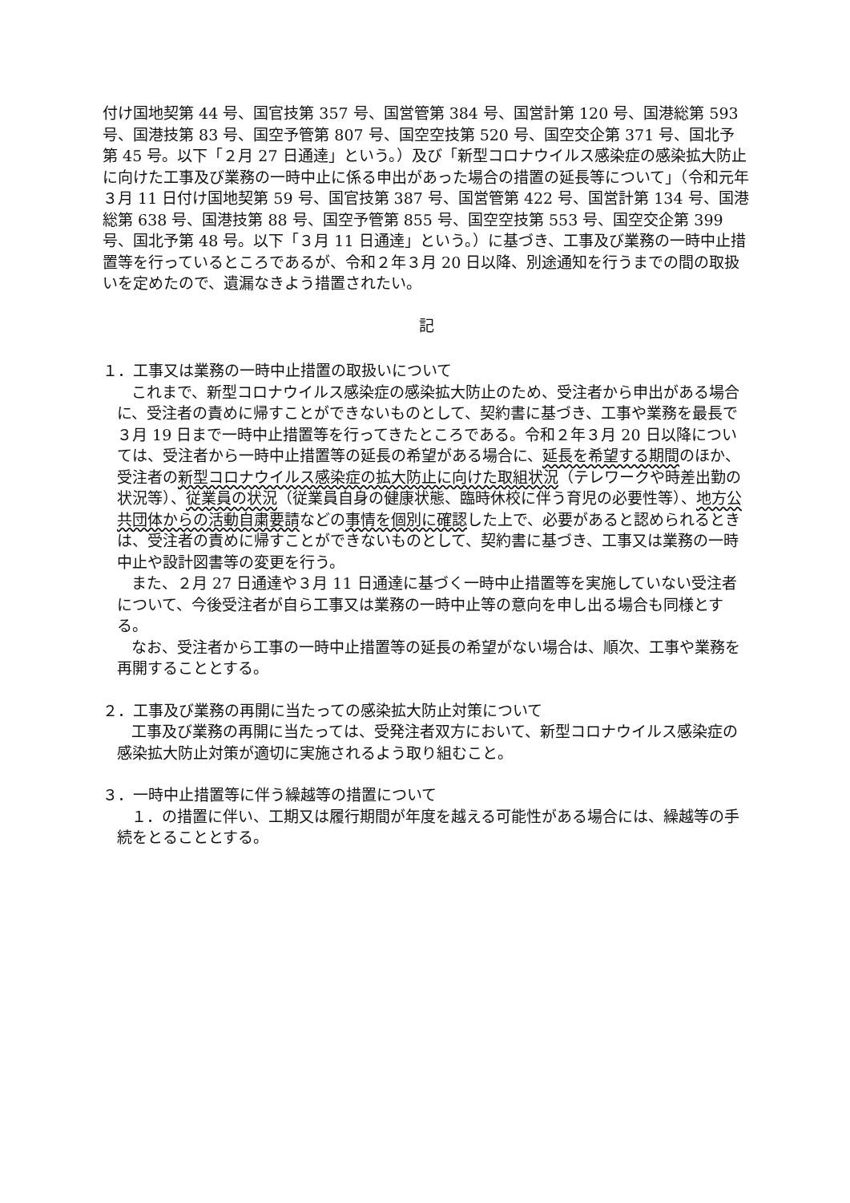付け国地契第 44 号、国官技第 357 号、国営管第 384 号、国営計第 120 号、国港総第 593 号、国港技第 83 号、国空予管第 807 号、国空空技第 520 号、国空交企第 371 号、国北予第 45 号。以下「２月 27 日通達」という。）及び「新型コロナウイルス感染症の感染拡大防止に向けた工事及び業務の一時中止に係る申出があった場合の措置の延長等について」（令和元年３月 11 日付け国地契第 59 号、国官技第 387 号、国営管第 422 号、国営計第 134 号、国港総第 638 号、国港技第 88 号、国空予管第 855 号、国空空技第 553 号、国空交企第 399 号、国北予第 48 号。以下「３月 11 日通達」という。）に基づき、工事及び業務の一時中止措置等を行っているところであるが、令和２年３月 20 日以降、別途通知を行うまでの間の取扱いを定めたので、遺漏なきよう措置されたい。
記
１．工事又は業務の一時中止措置の取扱いについて
これまで、新型コロナウイルス感染症の感染拡大防止のため、受注者から申出がある場合に、受注者の責めに帰すことができないものとして、契約書に基づき、工事や業務を最長で３月 19 日まで一時中止措置等を行ってきたところである。令和２年３月 20 日以降については、受注者から一時中止措置等の延長の希望がある場合に、延長を希望する期間のほか、受注者の新型コロナウイルス感染症の拡大防止に向けた取組状況（テレワークや時差出勤の状況等）、従業員の状況（従業員自身の健康状態、臨時休校に伴う育児の必要性等）、地方公共団体からの活動自粛要請などの事情を個別に確認した上で、必要があると認められるときは、受注者の責めに帰すことができないものとして、契約書に基づき、工事又は業務の一時中止や設計図書等の変更を行う。
また、２月 27 日通達や３月 11 日通達に基づく一時中止措置等を実施していない受注者について、今後受注者が自ら工事又は業務の一時中止等の意向を申し出る場合も同様とする。
なお、受注者から工事の一時中止措置等の延長の希望がない場合は、順次、工事や業務を再開することとする。
２．工事及び業務の再開に当たっての感染拡大防止対策について
工事及び業務の再開に当たっては、受発注者双方において、新型コロナウイルス感染症の感染拡大防止対策が適切に実施されるよう取り組むこと。
３．一時中止措置等に伴う繰越等の措置について
１．の措置に伴い、工期又は履行期間が年度を越える可能性がある場合には、繰越等の手続をとることとする。